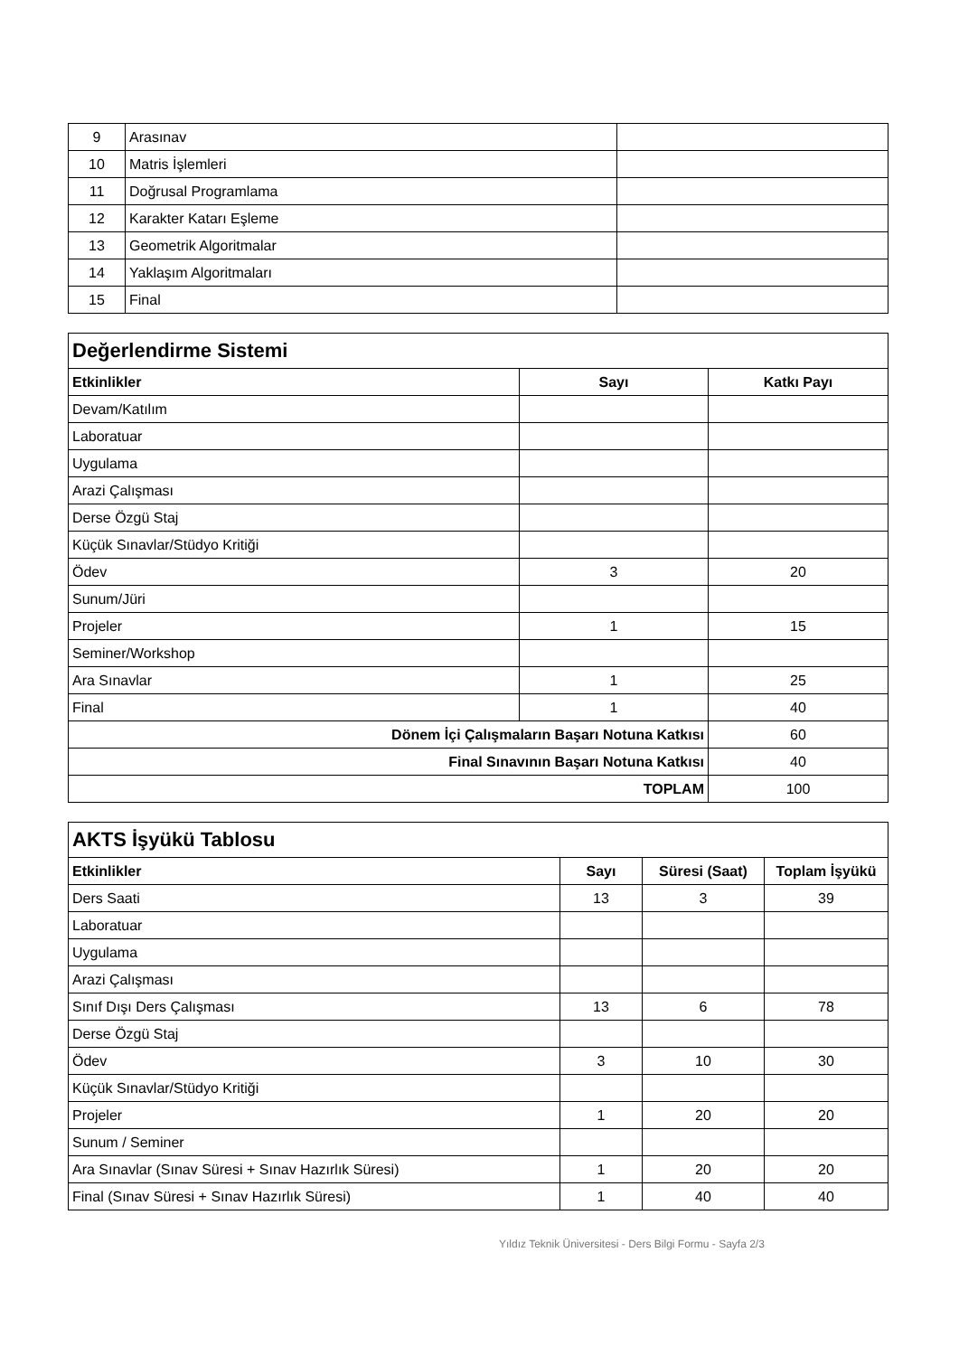| 9 | Arasınav | |
| 10 | Matris İşlemleri | |
| 11 | Doğrusal Programlama | |
| 12 | Karakter Katarı Eşleme | |
| 13 | Geometrik Algoritmalar | |
| 14 | Yaklaşım Algoritmaları | |
| 15 | Final | |
| Değerlendirme Sistemi | | |
| Etkinlikler | Sayı | Katkı Payı |
| Devam/Katılım | | |
| Laboratuar | | |
| Uygulama | | |
| Arazi Çalışması | | |
| Derse Özgü Staj | | |
| Küçük Sınavlar/Stüdyo Kritiği | | |
| Ödev | 3 | 20 |
| Sunum/Jüri | | |
| Projeler | 1 | 15 |
| Seminer/Workshop | | |
| Ara Sınavlar | 1 | 25 |
| Final | 1 | 40 |
| Dönem İçi Çalışmaların Başarı Notuna Katkısı | | 60 |
| Final Sınavının Başarı Notuna Katkısı | | 40 |
| TOPLAM | | 100 |
| AKTS İşyükü Tablosu | | | |
| Etkinlikler | Sayı | Süresi (Saat) | Toplam İşyükü |
| Ders Saati | 13 | 3 | 39 |
| Laboratuar | | | |
| Uygulama | | | |
| Arazi Çalışması | | | |
| Sınıf Dışı Ders Çalışması | 13 | 6 | 78 |
| Derse Özgü Staj | | | |
| Ödev | 3 | 10 | 30 |
| Küçük Sınavlar/Stüdyo Kritiği | | | |
| Projeler | 1 | 20 | 20 |
| Sunum / Seminer | | | |
| Ara Sınavlar (Sınav Süresi + Sınav Hazırlık Süresi) | 1 | 20 | 20 |
| Final (Sınav Süresi + Sınav Hazırlık Süresi) | 1 | 40 | 40 |
Yıldız Teknik Üniversitesi - Ders Bilgi Formu - Sayfa 2/3